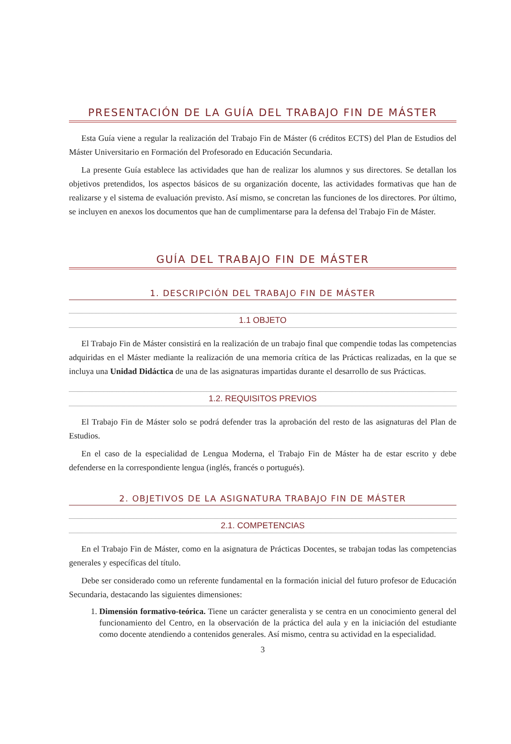PRESENTACIÓN DE LA GUÍA DEL TRABAJO FIN DE MÁSTER
Esta Guía viene a regular la realización del Trabajo Fin de Máster (6 créditos ECTS) del Plan de Estudios del Máster Universitario en Formación del Profesorado en Educación Secundaria.
La presente Guía establece las actividades que han de realizar los alumnos y sus directores. Se detallan los objetivos pretendidos, los aspectos básicos de su organización docente, las actividades formativas que han de realizarse y el sistema de evaluación previsto. Así mismo, se concretan las funciones de los directores. Por último, se incluyen en anexos los documentos que han de cumplimentarse para la defensa del Trabajo Fin de Máster.
GUÍA DEL TRABAJO FIN DE MÁSTER
1. DESCRIPCIÓN DEL TRABAJO FIN DE MÁSTER
1.1 OBJETO
El Trabajo Fin de Máster consistirá en la realización de un trabajo final que compendie todas las competencias adquiridas en el Máster mediante la realización de una memoria crítica de las Prácticas realizadas, en la que se incluya una Unidad Didáctica de una de las asignaturas impartidas durante el desarrollo de sus Prácticas.
1.2. REQUISITOS PREVIOS
El Trabajo Fin de Máster solo se podrá defender tras la aprobación del resto de las asignaturas del Plan de Estudios.
En el caso de la especialidad de Lengua Moderna, el Trabajo Fin de Máster ha de estar escrito y debe defenderse en la correspondiente lengua (inglés, francés o portugués).
2. OBJETIVOS DE LA ASIGNATURA TRABAJO FIN DE MÁSTER
2.1. COMPETENCIAS
En el Trabajo Fin de Máster, como en la asignatura de Prácticas Docentes, se trabajan todas las competencias generales y específicas del título.
Debe ser considerado como un referente fundamental en la formación inicial del futuro profesor de Educación Secundaria, destacando las siguientes dimensiones:
1. Dimensión formativo-teórica. Tiene un carácter generalista y se centra en un conocimiento general del funcionamiento del Centro, en la observación de la práctica del aula y en la iniciación del estudiante como docente atendiendo a contenidos generales. Así mismo, centra su actividad en la especialidad.
3